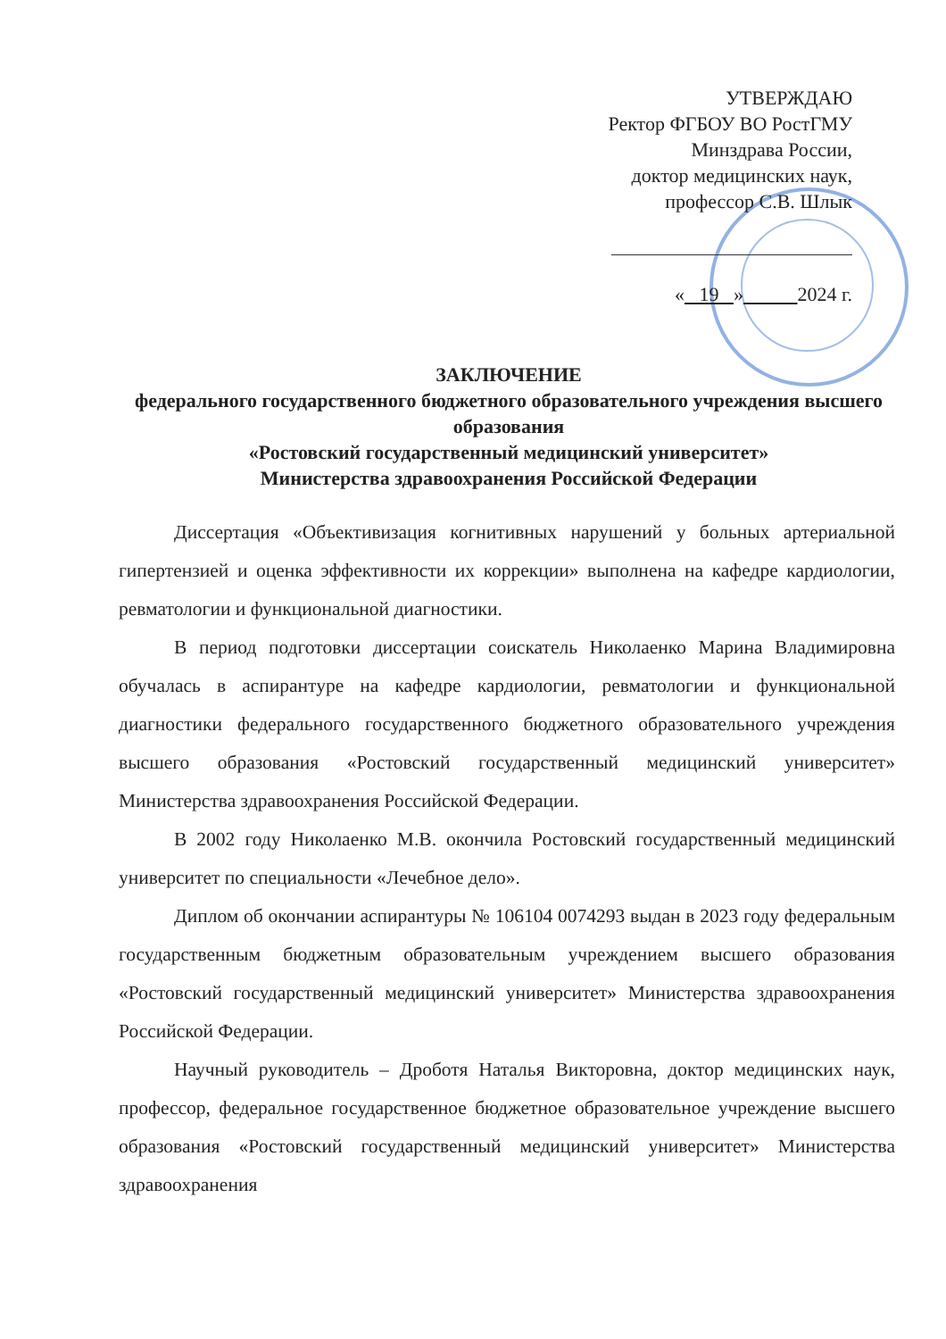УТВЕРЖДАЮ
Ректор ФГБОУ ВО РостГМУ
Минздрава России,
доктор медицинских наук,
профессор С.В. Шлык
« 19 » 2024 г.
ЗАКЛЮЧЕНИЕ
федерального государственного бюджетного образовательного учреждения высшего образования
«Ростовский государственный медицинский университет»
Министерства здравоохранения Российской Федерации
Диссертация «Объективизация когнитивных нарушений у больных артериальной гипертензией и оценка эффективности их коррекции» выполнена на кафедре кардиологии, ревматологии и функциональной диагностики.
В период подготовки диссертации соискатель Николаенко Марина Владимировна обучалась в аспирантуре на кафедре кардиологии, ревматологии и функциональной диагностики федерального государственного бюджетного образовательного учреждения высшего образования «Ростовский государственный медицинский университет» Министерства здравоохранения Российской Федерации.
В 2002 году Николаенко М.В. окончила Ростовский государственный медицинский университет по специальности «Лечебное дело».
Диплом об окончании аспирантуры № 106104 0074293 выдан в 2023 году федеральным государственным бюджетным образовательным учреждением высшего образования «Ростовский государственный медицинский университет» Министерства здравоохранения Российской Федерации.
Научный руководитель – Дроботя Наталья Викторовна, доктор медицинских наук, профессор, федеральное государственное бюджетное образовательное учреждение высшего образования «Ростовский государственный медицинский университет» Министерства здравоохранения